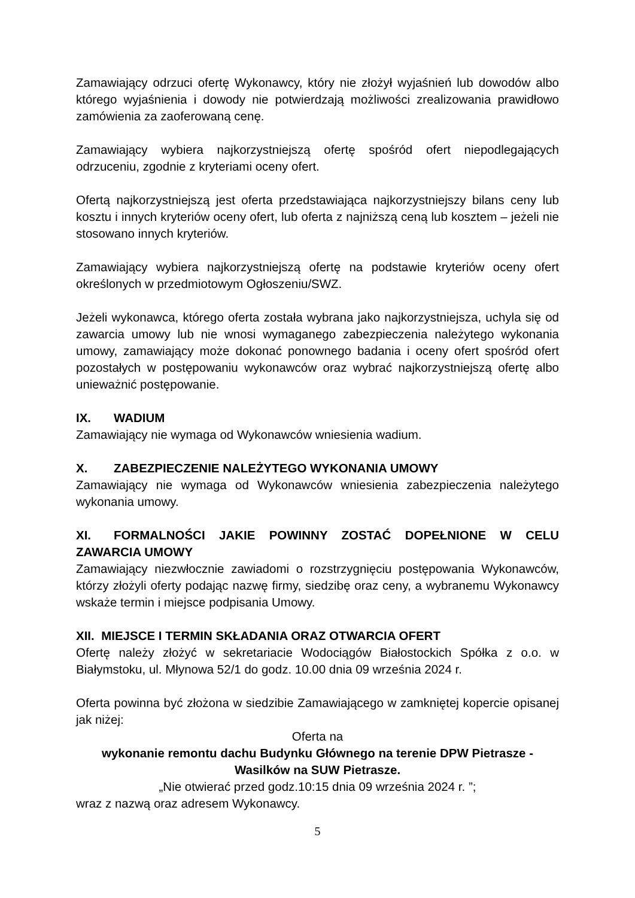Zamawiający odrzuci ofertę Wykonawcy, który nie złożył wyjaśnień lub dowodów albo którego wyjaśnienia i dowody nie potwierdzają możliwości zrealizowania prawidłowo zamówienia za zaoferowaną cenę.
Zamawiający wybiera najkorzystniejszą ofertę spośród ofert niepodlegających odrzuceniu, zgodnie z kryteriami oceny ofert.
Ofertą najkorzystniejszą jest oferta przedstawiająca najkorzystniejszy bilans ceny lub kosztu i innych kryteriów oceny ofert, lub oferta z najniższą ceną lub kosztem – jeżeli nie stosowano innych kryteriów.
Zamawiający wybiera najkorzystniejszą ofertę na podstawie kryteriów oceny ofert określonych w przedmiotowym Ogłoszeniu/SWZ.
Jeżeli wykonawca, którego oferta została wybrana jako najkorzystniejsza, uchyla się od zawarcia umowy lub nie wnosi wymaganego zabezpieczenia należytego wykonania umowy, zamawiający może dokonać ponownego badania i oceny ofert spośród ofert pozostałych w postępowaniu wykonawców oraz wybrać najkorzystniejszą ofertę albo unieważnić postępowanie.
IX. WADIUM
Zamawiający nie wymaga od Wykonawców wniesienia wadium.
X. ZABEZPIECZENIE NALEŻYTEGO WYKONANIA UMOWY
Zamawiający nie wymaga od Wykonawców wniesienia zabezpieczenia należytego wykonania umowy.
XI. FORMALNOŚCI JAKIE POWINNY ZOSTAĆ DOPEŁNIONE W CELU ZAWARCIA UMOWY
Zamawiający niezwłocznie zawiadomi o rozstrzygnięciu postępowania Wykonawców, którzy złożyli oferty podając nazwę firmy, siedzibę oraz ceny, a wybranemu Wykonawcy wskaże termin i miejsce podpisania Umowy.
XII. MIEJSCE I TERMIN SKŁADANIA ORAZ OTWARCIA OFERT
Ofertę należy złożyć w sekretariacie Wodociągów Białostockich Spółka z o.o. w Białymstoku, ul. Młynowa 52/1 do godz. 10.00 dnia 09 września 2024 r.
Oferta powinna być złożona w siedzibie Zamawiającego w zamkniętej kopercie opisanej jak niżej:
Oferta na
wykonanie remontu dachu Budynku Głównego na terenie DPW Pietrasze - Wasilków na SUW Pietrasze.
„Nie otwierać przed godz.10:15 dnia 09 września 2024 r. ”;
wraz z nazwą oraz adresem Wykonawcy.
5